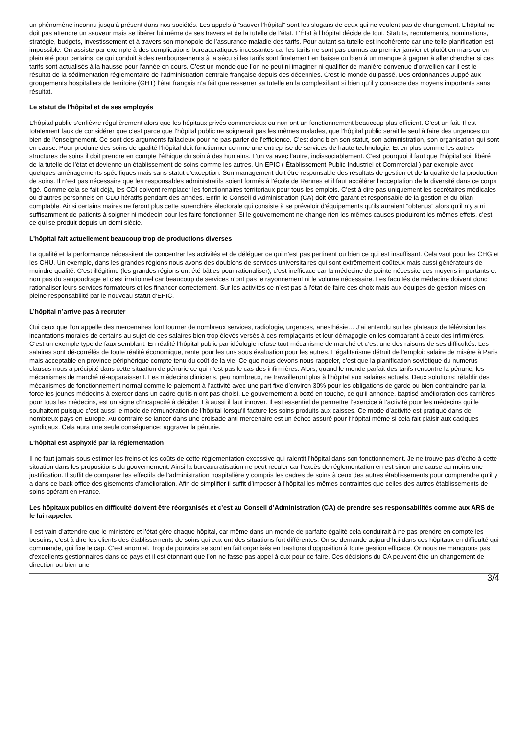un phénomène inconnu jusqu’à présent dans nos sociétés. Les appels à “sauver l’hôpital” sont les slogans de ceux qui ne veulent pas de changement. L’hôpital ne doit pas attendre un sauveur mais se libérer lui même de ses travers et de la tutelle de l’état. L'État à l’hôpital décide de tout. Statuts, recrutements, nominations, stratégie, budgets, investissement et à travers son monopole de l’assurance maladie des tarifs. Pour autant sa tutelle est incohérente car une telle planification est impossible. On assiste par exemple à des complications bureaucratiques incessantes car les tarifs ne sont pas connus au premier janvier et plutôt en mars ou en plein été pour certains, ce qui conduit à des remboursements à la sécu si les tarifs sont finalement en baisse ou bien à un manque à gagner à aller chercher si ces tarifs sont actualisés à la hausse pour l’année en cours. C’est un monde que l’on ne peut ni imaginer ni qualifier de manière convenue d’orwellien car il est le résultat de la sédimentation réglementaire de l’administration centrale française depuis des décennies. C’est le monde du passé. Des ordonnances Juppé aux groupements hospitaliers de territoire (GHT) l’état français n’a fait que resserrer sa tutelle en la complexifiant si bien qu’il y consacre des moyens importants sans résultat.
Le statut de l’hôpital et de ses employés
L’hôpital public s’enfièvre régulièrement alors que les hôpitaux privés commerciaux ou non ont un fonctionnement beaucoup plus efficient. C’est un fait. Il est totalement faux de considérer que c’est parce que l’hôpital public ne soignerait pas les mêmes malades, que l'hôpital public serait le seul à faire des urgences ou bien de l’enseignement. Ce sont des arguments fallacieux pour ne pas parler de l’efficience. C’est donc bien son statut, son administration, son organisation qui sont en cause. Pour produire des soins de qualité l’hôpital doit fonctionner comme une entreprise de services de haute technologie. Et en plus comme les autres structures de soins il doit prendre en compte l’éthique du soin à des humains. L’un va avec l’autre, indissociablement. C’est pourquoi il faut que l’hôpital soit libéré de la tutelle de l’état et devienne un établissement de soins comme les autres. Un EPIC ( Établissement Public Industriel et Commercial ) par exemple avec quelques aménagements spécifiques mais sans statut d’exception. Son management doit être responsable des résultats de gestion et de la qualité de la production de soins. Il n’est pas nécessaire que les responsables administratifs soient formés à l'école de Rennes et il faut accélérer l’acceptation de la diversité dans ce corps figé. Comme cela se fait déjà, les CDI doivent remplacer les fonctionnaires territoriaux pour tous les emplois. C’est à dire pas uniquement les secrétaires médicales ou d’autres personnels en CDD itératifs pendant des années. Enfin le Conseil d’Administration (CA) doit être garant et responsable de la gestion et du bilan comptable. Ainsi certains maires ne feront plus cette surenchère électorale qui consiste à se prévaloir d’équipements qu’ils auraient “obtenus” alors qu’il n’y a ni suffisamment de patients à soigner ni médecin pour les faire fonctionner. Si le gouvernement ne change rien les mêmes causes produiront les mêmes effets, c’est ce qui se produit depuis un demi siècle.
L'hôpital fait actuellement beaucoup trop de productions diverses
La qualité et la performance nécessitent de concentrer les activités et de déléguer ce qui n’est pas pertinent ou bien ce qui est insuffisant. Cela vaut pour les CHG et les CHU. Un exemple, dans les grandes régions nous avons des doublons de services universitaires qui sont extrêmement coûteux mais aussi générateurs de moindre qualité. C’est illégitime (les grandes régions ont été bâties pour rationaliser), c’est inefficace car la médecine de pointe nécessite des moyens importants et non pas du saupoudrage et c’est irrationnel car beaucoup de services n’ont pas le rayonnement ni le volume nécessaire. Les facultés de médecine doivent donc rationaliser leurs services formateurs et les financer correctement. Sur les activités ce n’est pas à l'état de faire ces choix mais aux équipes de gestion mises en pleine responsabilité par le nouveau statut d’EPIC.
L’hôpital n’arrive pas à recruter
Oui ceux que l’on appelle des mercenaires font tourner de nombreux services, radiologie, urgences, anesthésie… J’ai entendu sur les plateaux de télévision les incantations morales de certains au sujet de ces salaires bien trop élevés versés à ces remplaçants et leur démagogie en les comparant à ceux des infirmières. C’est un exemple type de faux semblant. En réalité l’hôpital public par idéologie refuse tout mécanisme de marché et c’est une des raisons de ses difficultés. Les salaires sont dé-corrélés de toute réalité économique, rente pour les uns sous évaluation pour les autres. L’égalitarisme détruit de l’emploi: salaire de misère à Paris mais acceptable en province périphérique compte tenu du coût de la vie. Ce que nous devons nous rappeler, c’est que la planification soviétique du numerus clausus nous a précipité dans cette situation de pénurie ce qui n’est pas le cas des infirmières. Alors, quand le monde parfait des tarifs rencontre la pénurie, les mécanismes de marché ré-apparaissent. Les médecins cliniciens, peu nombreux, ne travailleront plus à l’hôpital aux salaires actuels. Deux solutions: rétablir des mécanismes de fonctionnement normal comme le paiement à l’activité avec une part fixe d’environ 30% pour les obligations de garde ou bien contraindre par la force les jeunes médecins à exercer dans un cadre qu’ils n’ont pas choisi. Le gouvernement a botté en touche, ce qu’il annonce, baptisé amélioration des carrières pour tous les médecins, est un signe d’incapacité à décider. Là aussi il faut innover. Il est essentiel de permettre l’exercice à l’activité pour les médecins qui le souhaitent puisque c’est aussi le mode de rémunération de l’hôpital lorsqu’il facture les soins produits aux caisses. Ce mode d’activité est pratiqué dans de nombreux pays en Europe. Au contraire se lancer dans une croisade anti-mercenaire est un échec assuré pour l'hôpital même si cela fait plaisir aux caciques syndicaux. Cela aura une seule conséquence: aggraver la pénurie.
L'hôpital est asphyxié par la réglementation
Il ne faut jamais sous estimer les freins et les coûts de cette réglementation excessive qui ralentit l’hôpital dans son fonctionnement. Je ne trouve pas d’écho à cette situation dans les propositions du gouvernement. Ainsi la bureaucratisation ne peut reculer car l’excès de réglementation en est sinon une cause au moins une justification. Il suffit de comparer les effectifs de l’administration hospitalière y compris les cadres de soins à ceux des autres établissements pour comprendre qu’il y a dans ce back office des gisements d’amélioration. Afin de simplifier il suffit d’imposer à l’hôpital les mêmes contraintes que celles des autres établissements de soins opérant en France.
Les hôpitaux publics en difficulté doivent être réorganisés et c’est au Conseil d’Administration (CA) de prendre ses responsabilités comme aux ARS de le lui rappeler.
Il est vain d’attendre que le ministère et l’état gère chaque hôpital, car même dans un monde de parfaite égalité cela conduirait à ne pas prendre en compte les besoins, c’est à dire les clients des établissements de soins qui eux ont des situations fort différentes. On se demande aujourd’hui dans ces hôpitaux en difficulté qui commande, qui fixe le cap. C’est anormal. Trop de pouvoirs se sont en fait organisés en bastions d'opposition à toute gestion efficace. Or nous ne manquons pas d’excellents gestionnaires dans ce pays et il est étonnant que l’on ne fasse pas appel à eux pour ce faire. Ces décisions du CA peuvent être un changement de direction ou bien une
3/4